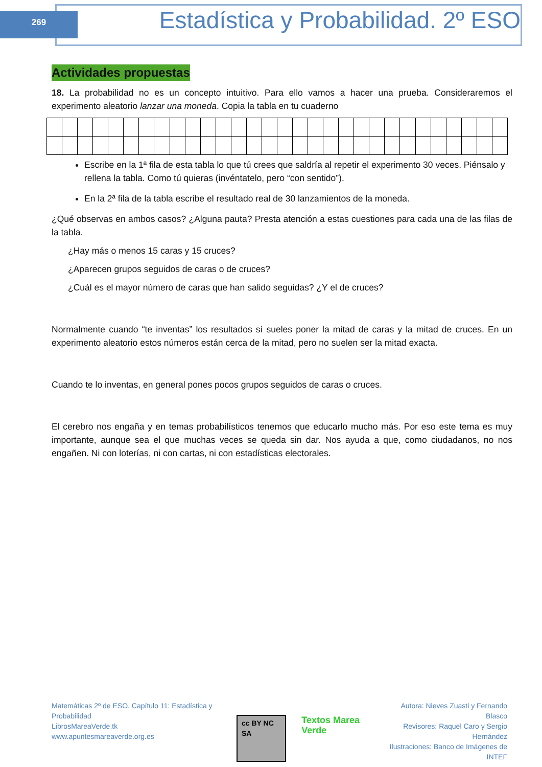269
Estadística y Probabilidad. 2º ESO
Actividades propuestas
18. La probabilidad no es un concepto intuitivo. Para ello vamos a hacer una prueba. Consideraremos el experimento aleatorio lanzar una moneda. Copia la tabla en tu cuaderno
Escribe en la 1ª fila de esta tabla lo que tú crees que saldría al repetir el experimento 30 veces. Piénsalo y rellena la tabla. Como tú quieras (invéntatelo, pero “con sentido”).
En la 2ª fila de la tabla escribe el resultado real de 30 lanzamientos de la moneda.
¿Qué observas en ambos casos? ¿Alguna pauta? Presta atención a estas cuestiones para cada una de las filas de la tabla.
¿Hay más o menos 15 caras y 15 cruces?
¿Aparecen grupos seguidos de caras o de cruces?
¿Cuál es el mayor número de caras que han salido seguidas? ¿Y el de cruces?
Normalmente cuando “te inventas” los resultados sí sueles poner la mitad de caras y la mitad de cruces. En un experimento aleatorio estos números están cerca de la mitad, pero no suelen ser la mitad exacta.
Cuando te lo inventas, en general pones pocos grupos seguidos de caras o cruces.
El cerebro nos engaña y en temas probabilísticos tenemos que educarlo mucho más. Por eso este tema es muy importante, aunque sea el que muchas veces se queda sin dar. Nos ayuda a que, como ciudadanos, no nos engañen. Ni con loterías, ni con cartas, ni con estadísticas electorales.
Matemáticas 2º de ESO. Capítulo 11: Estadística y Probabilidad
LibrosMareaVerde.tk
www.apuntesmareaverde.org.es
cc BY NC SA Textos Marea Verde
Autora: Nieves Zuasti y Fernando Blasco
Revisores: Raquel Caro y Sergio Hernández
Ilustraciones: Banco de Imágenes de INTEF